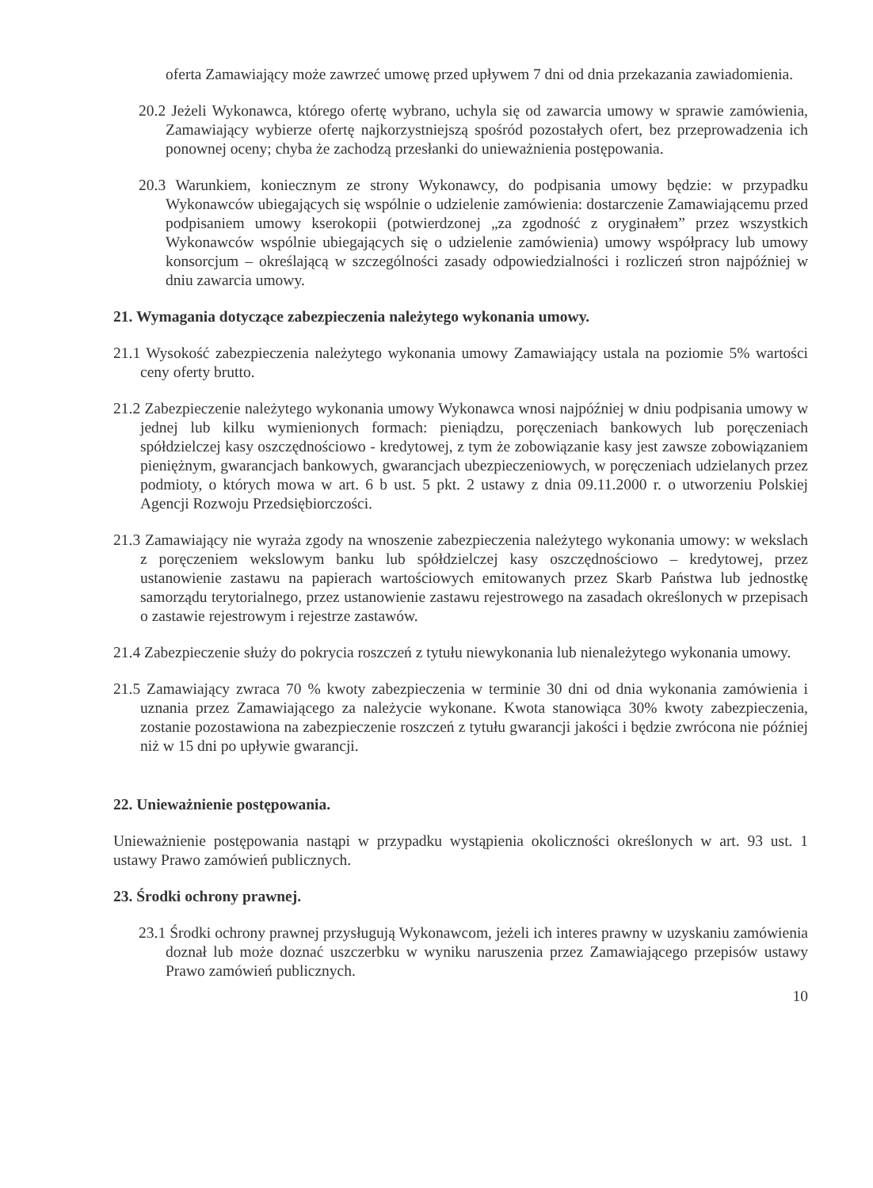oferta Zamawiający może zawrzeć umowę przed upływem 7 dni od dnia przekazania zawiadomienia.
20.2 Jeżeli Wykonawca, którego ofertę wybrano, uchyla się od zawarcia umowy w sprawie zamówienia, Zamawiający wybierze ofertę najkorzystniejszą spośród pozostałych ofert, bez przeprowadzenia ich ponownej oceny; chyba że zachodzą przesłanki do unieważnienia postępowania.
20.3 Warunkiem, koniecznym ze strony Wykonawcy, do podpisania umowy będzie: w przypadku Wykonawców ubiegających się wspólnie o udzielenie zamówienia: dostarczenie Zamawiającemu przed podpisaniem umowy kserokopii (potwierdzonej „za zgodność z oryginałem” przez wszystkich Wykonawców wspólnie ubiegających się o udzielenie zamówienia) umowy współpracy lub umowy konsorcjum – określającą w szczególności zasady odpowiedzialności i rozliczeń stron najpóźniej w dniu zawarcia umowy.
21. Wymagania dotyczące zabezpieczenia należytego wykonania umowy.
21.1 Wysokość zabezpieczenia należytego wykonania umowy Zamawiający ustala na poziomie 5% wartości ceny oferty brutto.
21.2 Zabezpieczenie należytego wykonania umowy Wykonawca wnosi najpóźniej w dniu podpisania umowy w jednej lub kilku wymienionych formach: pieniądzu, poręczeniach bankowych lub poręczeniach spółdzielczej kasy oszczędnościowo - kredytowej, z tym że zobowiązanie kasy jest zawsze zobowiązaniem pieniężnym, gwarancjach bankowych, gwarancjach ubezpieczeniowych, w poręczeniach udzielanych przez podmioty, o których mowa w art. 6 b ust. 5 pkt. 2 ustawy z dnia 09.11.2000 r. o utworzeniu Polskiej Agencji Rozwoju Przedsiębiorczości.
21.3 Zamawiający nie wyraża zgody na wnoszenie zabezpieczenia należytego wykonania umowy: w wekslach z poręczeniem wekslowym banku lub spółdzielczej kasy oszczędnościowo – kredytowej, przez ustanowienie zastawu na papierach wartościowych emitowanych przez Skarb Państwa lub jednostkę samorządu terytorialnego, przez ustanowienie zastawu rejestrowego na zasadach określonych w przepisach o zastawie rejestrowym i rejestrze zastawów.
21.4 Zabezpieczenie służy do pokrycia roszczeń z tytułu niewykonania lub nienależytego wykonania umowy.
21.5 Zamawiający zwraca 70 % kwoty zabezpieczenia w terminie 30 dni od dnia wykonania zamówienia i uznania przez Zamawiającego za należycie wykonane. Kwota stanowiąca 30% kwoty zabezpieczenia, zostanie pozostawiona na zabezpieczenie roszczeń z tytułu gwarancji jakości i będzie zwrócona nie później niż w 15 dni po upływie gwarancji.
22. Unieważnienie postępowania.
Unieważnienie postępowania nastąpi w przypadku wystąpienia okoliczności określonych w art. 93 ust. 1 ustawy Prawo zamówień publicznych.
23. Środki ochrony prawnej.
23.1 Środki ochrony prawnej przysługują Wykonawcom, jeżeli ich interes prawny w uzyskaniu zamówienia doznał lub może doznać uszczerbku w wyniku naruszenia przez Zamawiającego przepisów ustawy Prawo zamówień publicznych.
10